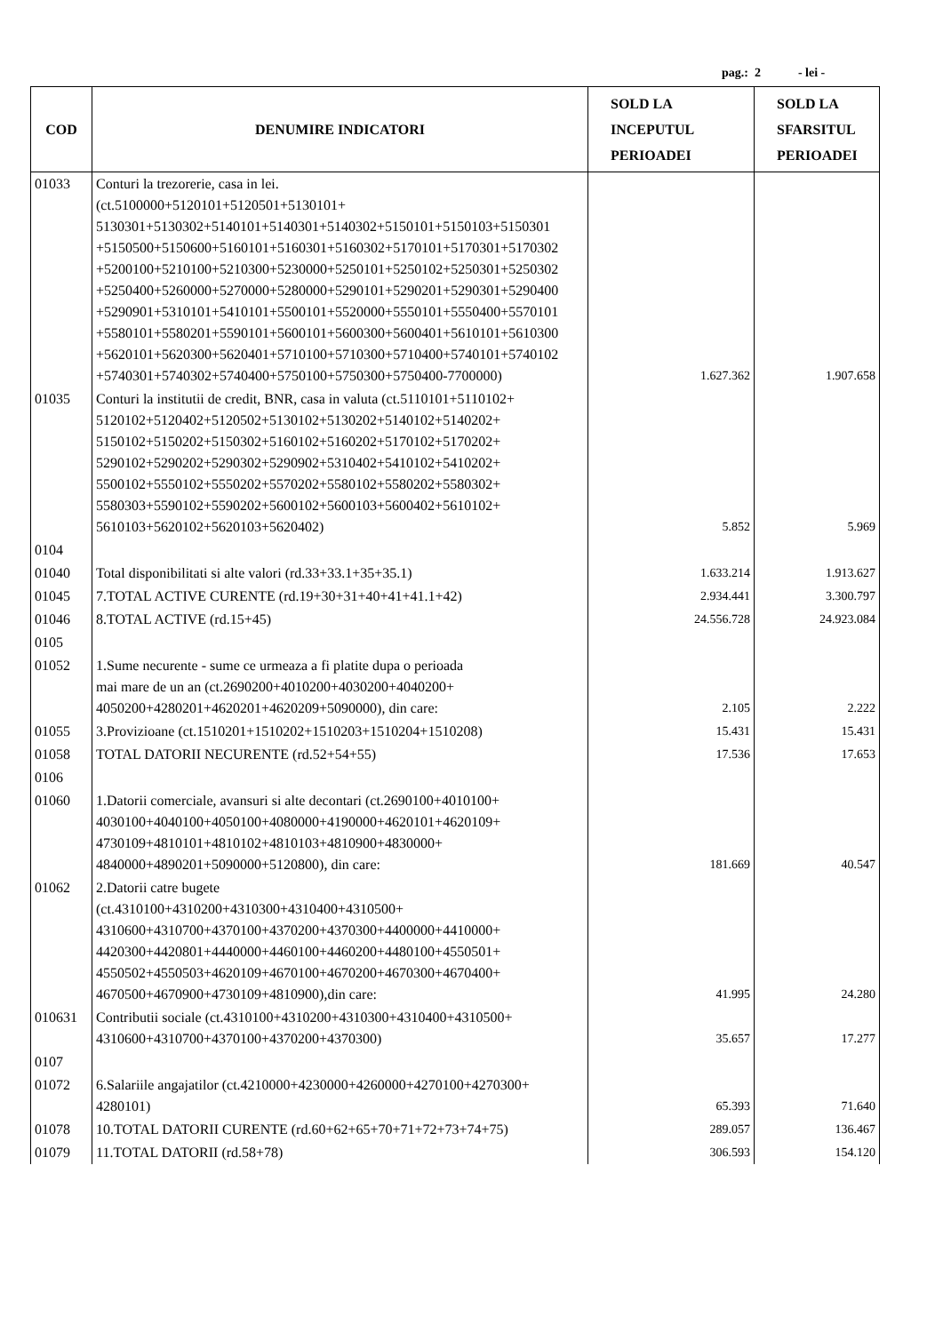pag.: 2 - lei -
| COD | DENUMIRE INDICATORI | SOLD LA INCEPUTUL PERIOADEI | SOLD LA SFARSITUL PERIOADEI |
| --- | --- | --- | --- |
| 01033 | Conturi la trezorerie, casa in lei. (ct.5100000+5120101+5120501+5130101+ 5130301+5130302+5140101+5140301+5140302+5150101+5150103+5150301 +5150500+5150600+5160101+5160301+5160302+5170101+5170301+5170302 +5200100+5210100+5210300+5230000+5250101+5250102+5250301+5250302 +5250400+5260000+5270000+5280000+5290101+5290201+5290301+5290400 +5290901+5310101+5410101+5500101+5520000+5550101+5550400+5570101 +5580101+5580201+5590101+5600101+5600300+5600401+5610101+5610300 +5620101+5620300+5620401+5710100+5710300+5710400+5740101+5740102 +5740301+5740302+5740400+5750100+5750300+5750400-7700000) | 1.627.362 | 1.907.658 |
| 01035 | Conturi la institutii de credit, BNR, casa in valuta (ct.5110101+5110102+ 5120102+5120402+5120502+5130102+5130202+5140102+5140202+ 5150102+5150202+5150302+5160102+5160202+5170102+5170202+ 5290102+5290202+5290302+5290902+5310402+5410102+5410202+ 5500102+5550102+5550202+5570202+5580102+5580202+5580302+ 5580303+5590102+5590202+5600102+5600103+5600402+5610102+ 5610103+5620102+5620103+5620402) | 5.852 | 5.969 |
| 0104 | | | |
| 01040 | Total disponibilitati si alte valori (rd.33+33.1+35+35.1) | 1.633.214 | 1.913.627 |
| 01045 | 7.TOTAL ACTIVE CURENTE (rd.19+30+31+40+41+41.1+42) | 2.934.441 | 3.300.797 |
| 01046 | 8.TOTAL ACTIVE (rd.15+45) | 24.556.728 | 24.923.084 |
| 0105 | | | |
| 01052 | 1.Sume necurente - sume ce urmeaza a fi platite dupa o perioada mai mare de un an (ct.2690200+4010200+4030200+4040200+ 4050200+4280201+4620201+4620209+5090000), din care: | 2.105 | 2.222 |
| 01055 | 3.Provizioane (ct.1510201+1510202+1510203+1510204+1510208) | 15.431 | 15.431 |
| 01058 | TOTAL DATORII NECURENTE (rd.52+54+55) | 17.536 | 17.653 |
| 0106 | | | |
| 01060 | 1.Datorii comerciale, avansuri si alte decontari (ct.2690100+4010100+ 4030100+4040100+4050100+4080000+4190000+4620101+4620109+ 4730109+4810101+4810102+4810103+4810900+4830000+ 4840000+4890201+5090000+5120800), din care: | 181.669 | 40.547 |
| 01062 | 2.Datorii catre bugete (ct.4310100+4310200+4310300+4310400+4310500+ 4310600+4310700+4370100+4370200+4370300+4400000+4410000+ 4420300+4420801+4440000+4460100+4460200+4480100+4550501+ 4550502+4550503+4620109+4670100+4670200+4670300+4670400+ 4670500+4670900+4730109+4810900),din care: | 41.995 | 24.280 |
| 010631 | Contributii sociale (ct.4310100+4310200+4310300+4310400+4310500+ 4310600+4310700+4370100+4370200+4370300) | 35.657 | 17.277 |
| 0107 | | | |
| 01072 | 6.Salariile angajatilor (ct.4210000+4230000+4260000+4270100+4270300+ 4280101) | 65.393 | 71.640 |
| 01078 | 10.TOTAL DATORII CURENTE (rd.60+62+65+70+71+72+73+74+75) | 289.057 | 136.467 |
| 01079 | 11.TOTAL DATORII (rd.58+78) | 306.593 | 154.120 |